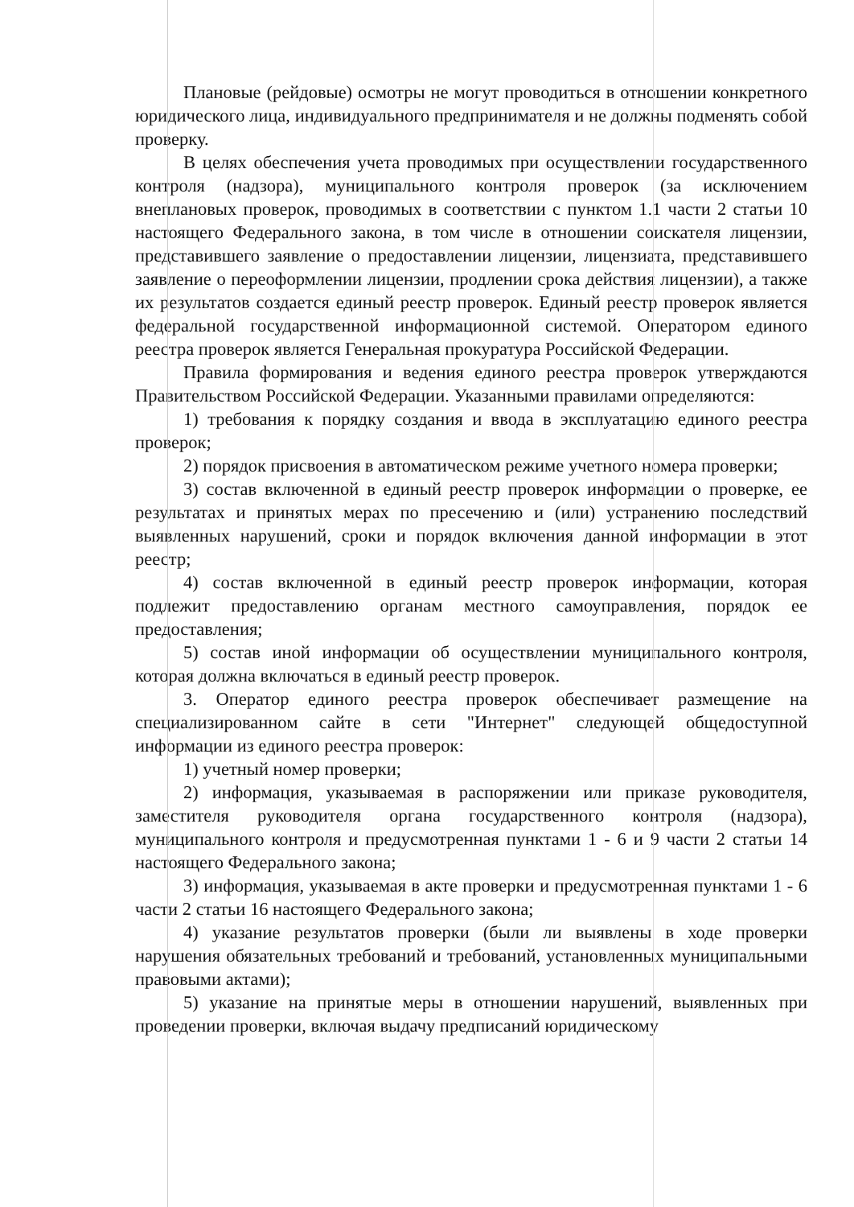Плановые (рейдовые) осмотры не могут проводиться в отношении конкретного юридического лица, индивидуального предпринимателя и не должны подменять собой проверку.
В целях обеспечения учета проводимых при осуществлении государственного контроля (надзора), муниципального контроля проверок (за исключением внеплановых проверок, проводимых в соответствии с пунктом 1.1 части 2 статьи 10 настоящего Федерального закона, в том числе в отношении соискателя лицензии, представившего заявление о предоставлении лицензии, лицензиата, представившего заявление о переоформлении лицензии, продлении срока действия лицензии), а также их результатов создается единый реестр проверок. Единый реестр проверок является федеральной государственной информационной системой. Оператором единого реестра проверок является Генеральная прокуратура Российской Федерации.
Правила формирования и ведения единого реестра проверок утверждаются Правительством Российской Федерации. Указанными правилами определяются:
1) требования к порядку создания и ввода в эксплуатацию единого реестра проверок;
2) порядок присвоения в автоматическом режиме учетного номера проверки;
3) состав включенной в единый реестр проверок информации о проверке, ее результатах и принятых мерах по пресечению и (или) устранению последствий выявленных нарушений, сроки и порядок включения данной информации в этот реестр;
4) состав включенной в единый реестр проверок информации, которая подлежит предоставлению органам местного самоуправления, порядок ее предоставления;
5) состав иной информации об осуществлении муниципального контроля, которая должна включаться в единый реестр проверок.
3. Оператор единого реестра проверок обеспечивает размещение на специализированном сайте в сети "Интернет" следующей общедоступной информации из единого реестра проверок:
1) учетный номер проверки;
2) информация, указываемая в распоряжении или приказе руководителя, заместителя руководителя органа государственного контроля (надзора), муниципального контроля и предусмотренная пунктами 1 - 6 и 9 части 2 статьи 14 настоящего Федерального закона;
3) информация, указываемая в акте проверки и предусмотренная пунктами 1 - 6 части 2 статьи 16 настоящего Федерального закона;
4) указание результатов проверки (были ли выявлены в ходе проверки нарушения обязательных требований и требований, установленных муниципальными правовыми актами);
5) указание на принятые меры в отношении нарушений, выявленных при проведении проверки, включая выдачу предписаний юридическому